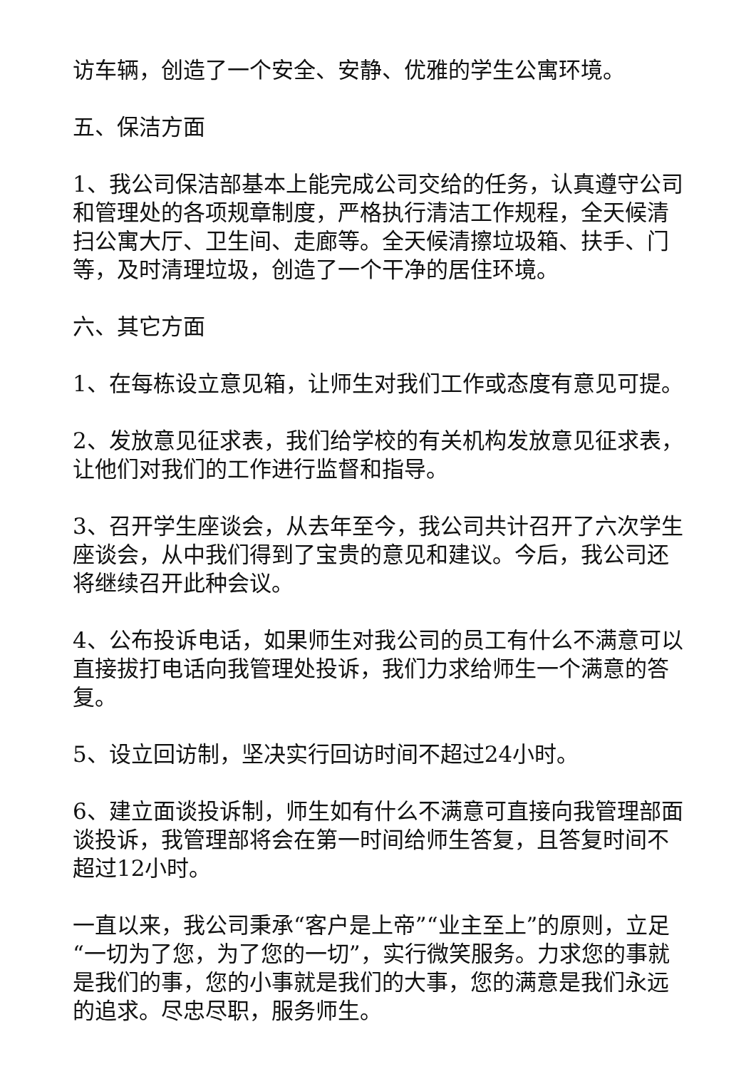访车辆，创造了一个安全、安静、优雅的学生公寓环境。
五、保洁方面
1、我公司保洁部基本上能完成公司交给的任务，认真遵守公司和管理处的各项规章制度，严格执行清洁工作规程，全天候清扫公寓大厅、卫生间、走廊等。全天候清擦垃圾箱、扶手、门等，及时清理垃圾，创造了一个干净的居住环境。
六、其它方面
1、在每栋设立意见箱，让师生对我们工作或态度有意见可提。
2、发放意见征求表，我们给学校的有关机构发放意见征求表，让他们对我们的工作进行监督和指导。
3、召开学生座谈会，从去年至今，我公司共计召开了六次学生座谈会，从中我们得到了宝贵的意见和建议。今后，我公司还将继续召开此种会议。
4、公布投诉电话，如果师生对我公司的员工有什么不满意可以直接拔打电话向我管理处投诉，我们力求给师生一个满意的答复。
5、设立回访制，坚决实行回访时间不超过24小时。
6、建立面谈投诉制，师生如有什么不满意可直接向我管理部面谈投诉，我管理部将会在第一时间给师生答复，且答复时间不超过12小时。
一直以来，我公司秉承“客户是上帝”“业主至上”的原则，立足“一切为了您，为了您的一切”，实行微笑服务。力求您的事就是我们的事，您的小事就是我们的大事，您的满意是我们永远的追求。尽忠尽职，服务师生。